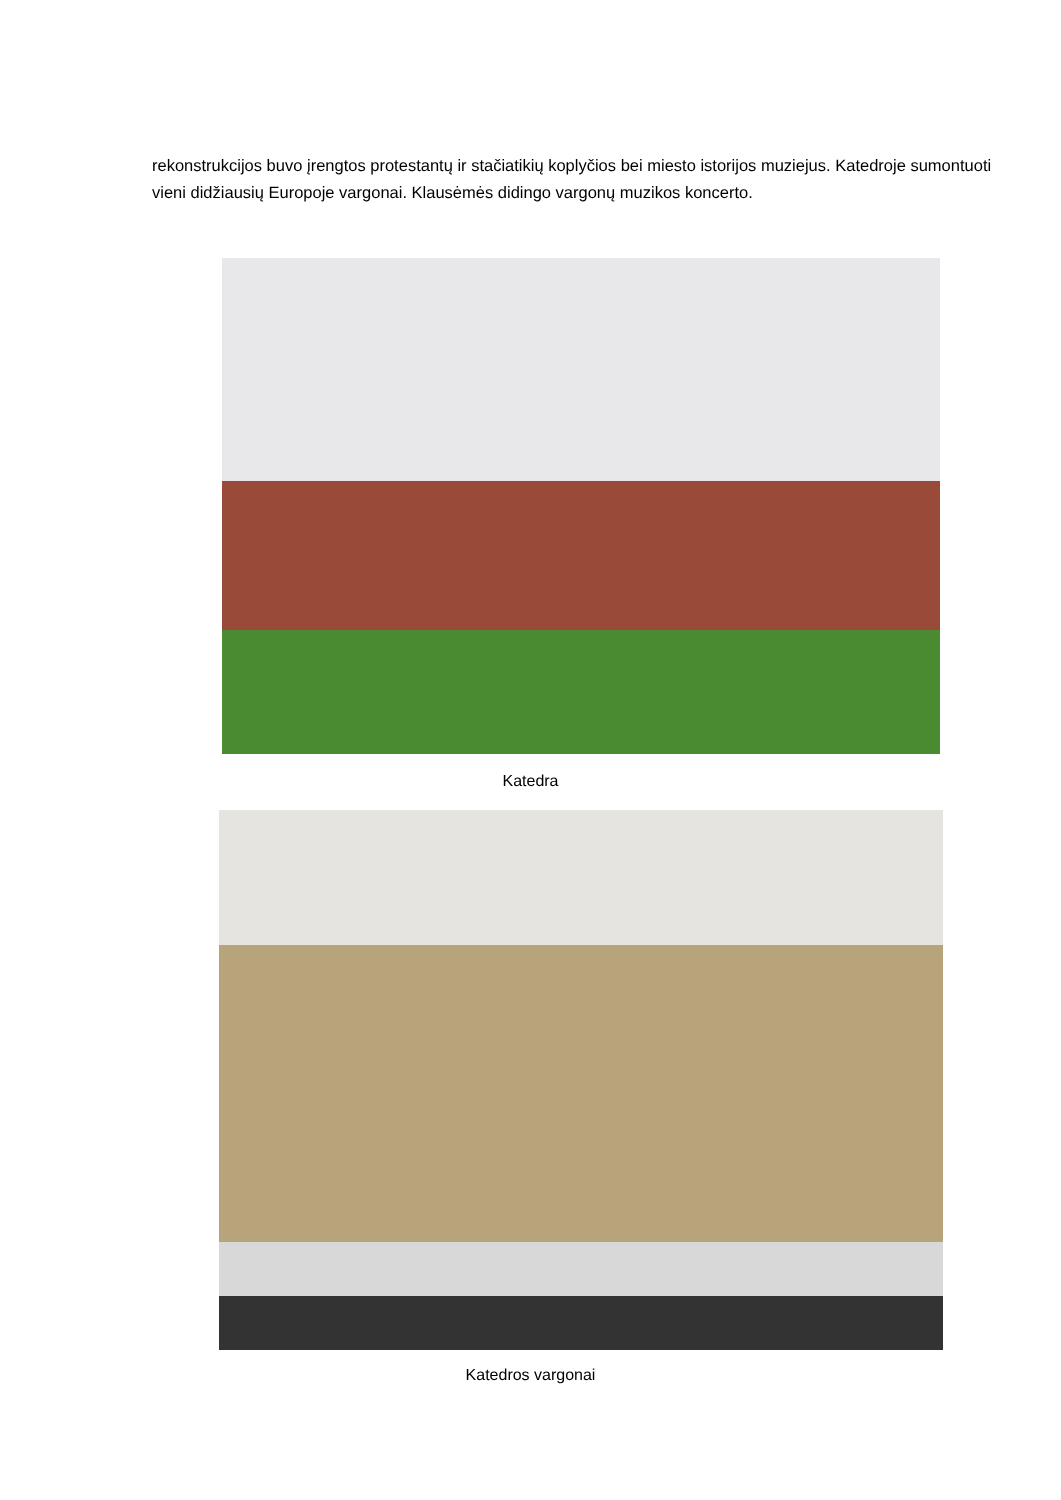rekonstrukcijos buvo įrengtos protestantų ir stačiatikių koplyčios bei miesto istorijos muziejus. Katedroje sumontuoti vieni didžiausių Europoje vargonai. Klausėmės didingo vargonų muzikos koncerto.
Katedra
Katedros vargonai